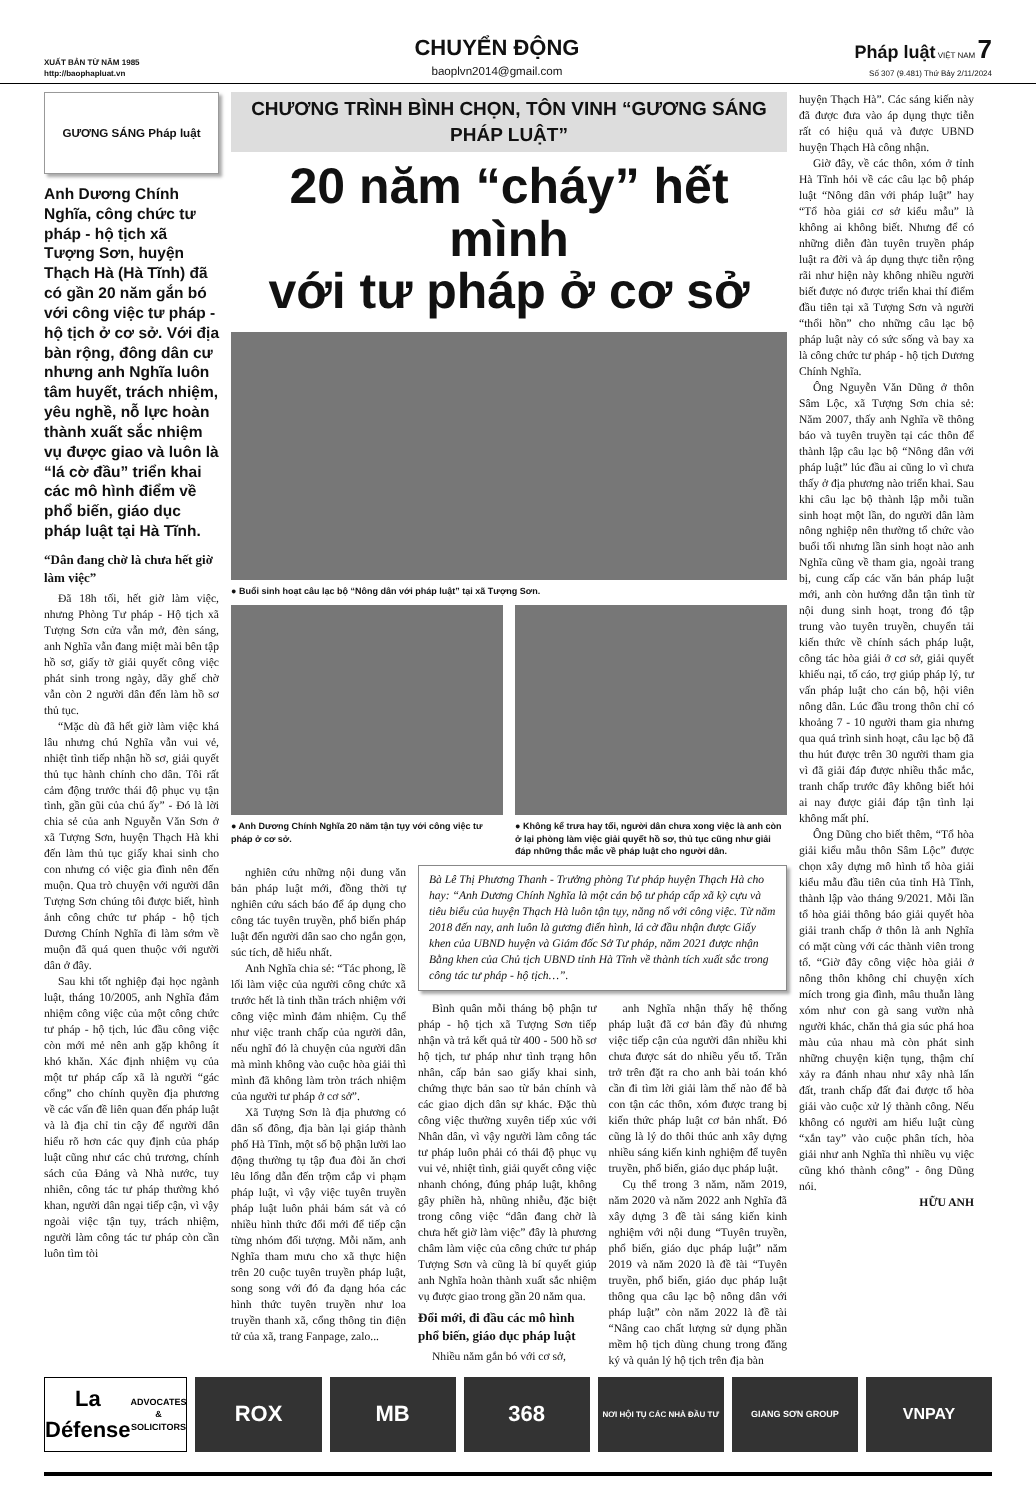XUẤT BẢN TỪ NĂM 1985
http://baophapluat.vn
CHUYỂN ĐỘNG
baoplvn2014@gmail.com
Pháp luật VIỆT NAM 7
Số 307 (9.481) Thứ Bảy 2/11/2024
GƯƠNG SÁNG Pháp luật
Anh Dương Chính Nghĩa, công chức tư pháp - hộ tịch xã Tượng Sơn, huyện Thạch Hà (Hà Tĩnh) đã có gần 20 năm gắn bó với công việc tư pháp - hộ tịch ở cơ sở. Với địa bàn rộng, đông dân cư nhưng anh Nghĩa luôn tâm huyết, trách nhiệm, yêu nghề, nỗ lực hoàn thành xuất sắc nhiệm vụ được giao và luôn là “lá cờ đầu” triển khai các mô hình điểm về phổ biến, giáo dục pháp luật tại Hà Tĩnh.
“Dân đang chờ là chưa hết giờ làm việc”
Đã 18h tối, hết giờ làm việc, nhưng Phòng Tư pháp - Hộ tịch xã Tượng Sơn cửa vẫn mở, đèn sáng, anh Nghĩa vẫn đang miệt mài bên tập hồ sơ, giấy tờ giải quyết công việc phát sinh trong ngày, dãy ghế chờ vẫn còn 2 người dân đến làm hồ sơ thủ tục.
“Mặc dù đã hết giờ làm việc khá lâu nhưng chú Nghĩa vẫn vui vẻ, nhiệt tình tiếp nhận hồ sơ, giải quyết thủ tục hành chính cho dân. Tôi rất cảm động trước thái độ phục vụ tận tình, gần gũi của chú ấy” - Đó là lời chia sẻ của anh Nguyễn Văn Sơn ở xã Tượng Sơn, huyện Thạch Hà khi đến làm thủ tục giấy khai sinh cho con nhưng có việc gia đình nên đến muộn. Qua trò chuyện với người dân Tượng Sơn chúng tôi được biết, hình ảnh công chức tư pháp - hộ tịch Dương Chính Nghĩa đi làm sớm về muộn đã quá quen thuộc với người dân ở đây.
Sau khi tốt nghiệp đại học ngành luật, tháng 10/2005, anh Nghĩa đảm nhiệm công việc của một công chức tư pháp - hộ tịch, lúc đầu công việc còn mới mẻ nên anh gặp không ít khó khăn. Xác định nhiệm vụ của một tư pháp cấp xã là người “gác cổng” cho chính quyền địa phương về các vấn đề liên quan đến pháp luật và là địa chỉ tin cậy để người dân hiểu rõ hơn các quy định của pháp luật cũng như các chủ trương, chính sách của Đảng và Nhà nước, tuy nhiên, công tác tư pháp thường khó khan, người dân ngại tiếp cận, vì vậy ngoài việc tận tụy, trách nhiệm, người làm công tác tư pháp còn cần luôn tìm tòi
CHƯƠNG TRÌNH BÌNH CHỌN, TÔN VINH “GƯƠNG SÁNG PHÁP LUẬT”
20 năm “cháy” hết mình
với tư pháp ở cơ sở
● Buổi sinh hoạt câu lạc bộ “Nông dân với pháp luật” tại xã Tượng Sơn.
● Anh Dương Chính Nghĩa 20 năm tận tụy với công việc tư pháp ở cơ sở.
● Không kể trưa hay tối, người dân chưa xong việc là anh còn ở lại phòng làm việc giải quyết hồ sơ, thủ tục cũng như giải đáp những thắc mắc về pháp luật cho người dân.
nghiên cứu những nội dung văn bản pháp luật mới, đồng thời tự nghiên cứu sách báo để áp dụng cho công tác tuyên truyền, phổ biến pháp luật đến người dân sao cho ngắn gọn, súc tích, dễ hiểu nhất.
Anh Nghĩa chia sẻ: “Tác phong, lề lối làm việc của người công chức xã trước hết là tinh thần trách nhiệm với công việc mình đảm nhiệm. Cụ thể như việc tranh chấp của người dân, nếu nghĩ đó là chuyện của người dân mà mình không vào cuộc hòa giải thì mình đã không làm tròn trách nhiệm của người tư pháp ở cơ sở”.
Xã Tượng Sơn là địa phương có dân số đông, địa bàn lại giáp thành phố Hà Tĩnh, một số bộ phận lười lao động thường tụ tập đua đòi ăn chơi lêu lổng dẫn đến trộm cắp vi phạm pháp luật, vì vậy việc tuyên truyền pháp luật luôn phải bám sát và có nhiều hình thức đổi mới để tiếp cận từng nhóm đối tượng. Mỗi năm, anh Nghĩa tham mưu cho xã thực hiện trên 20 cuộc tuyên truyền pháp luật, song song với đó đa dạng hóa các hình thức tuyên truyền như loa truyền thanh xã, cổng thông tin điện tử của xã, trang Fanpage, zalo...
Bà Lê Thị Phương Thanh - Trưởng phòng Tư pháp huyện Thạch Hà cho hay: “Anh Dương Chính Nghĩa là một cán bộ tư pháp cấp xã kỳ cựu và tiêu biểu của huyện Thạch Hà luôn tận tụy, năng nổ với công việc. Từ năm 2018 đến nay, anh luôn là gương điển hình, lá cờ đầu nhận được Giấy khen của UBND huyện và Giám đốc Sở Tư pháp, năm 2021 được nhận Bằng khen của Chủ tịch UBND tỉnh Hà Tĩnh về thành tích xuất sắc trong công tác tư pháp - hộ tịch…”.
Bình quân mỗi tháng bộ phận tư pháp - hộ tịch xã Tượng Sơn tiếp nhận và trả kết quả từ 400 - 500 hồ sơ hộ tịch, tư pháp như tình trạng hôn nhân, cấp bản sao giấy khai sinh, chứng thực bản sao từ bản chính và các giao dịch dân sự khác. Đặc thù công việc thường xuyên tiếp xúc với Nhân dân, vì vậy người làm công tác tư pháp luôn phải có thái độ phục vụ vui vẻ, nhiệt tình, giải quyết công việc nhanh chóng, đúng pháp luật, không gây phiền hà, nhũng nhiễu, đặc biệt trong công việc “dân đang chờ là chưa hết giờ làm việc” đây là phương châm làm việc của công chức tư pháp Tượng Sơn và cũng là bí quyết giúp anh Nghĩa hoàn thành xuất sắc nhiệm vụ được giao trong gần 20 năm qua.
Đổi mới, đi đầu các mô hình phổ biến, giáo dục pháp luật
Nhiều năm gắn bó với cơ sở,
anh Nghĩa nhận thấy hệ thống pháp luật đã cơ bản đầy đủ nhưng việc tiếp cận của người dân nhiều khi chưa được sát do nhiều yếu tố. Trăn trở trên đặt ra cho anh bài toán khó cần đi tìm lời giải làm thế nào để bà con tận các thôn, xóm được trang bị kiến thức pháp luật cơ bản nhất. Đó cũng là lý do thôi thúc anh xây dựng nhiều sáng kiến kinh nghiệm để tuyên truyền, phổ biến, giáo dục pháp luật.
Cụ thể trong 3 năm, năm 2019, năm 2020 và năm 2022 anh Nghĩa đã xây dựng 3 đề tài sáng kiến kinh nghiệm với nội dung “Tuyên truyền, phổ biến, giáo dục pháp luật” năm 2019 và năm 2020 là đề tài “Tuyên truyền, phổ biến, giáo dục pháp luật thông qua câu lạc bộ nông dân với pháp luật” còn năm 2022 là đề tài “Nâng cao chất lượng sử dụng phần mềm hộ tịch dùng chung trong đăng ký và quản lý hộ tịch trên địa bàn
huyện Thạch Hà”. Các sáng kiến này đã được đưa vào áp dụng thực tiễn rất có hiệu quả và được UBND huyện Thạch Hà công nhận.
Giờ đây, về các thôn, xóm ở tỉnh Hà Tĩnh hỏi về các câu lạc bộ pháp luật “Nông dân với pháp luật” hay “Tổ hòa giải cơ sở kiểu mẫu” là không ai không biết. Nhưng để có những diễn đàn tuyên truyền pháp luật ra đời và áp dụng thực tiễn rộng rãi như hiện này không nhiều người biết được nó được triển khai thí điểm đầu tiên tại xã Tượng Sơn và người “thổi hồn” cho những câu lạc bộ pháp luật này có sức sống và bay xa là công chức tư pháp - hộ tịch Dương Chính Nghĩa.
Ông Nguyễn Văn Dũng ở thôn Sâm Lộc, xã Tượng Sơn chia sẻ: Năm 2007, thấy anh Nghĩa về thông báo và tuyên truyền tại các thôn để thành lập câu lạc bộ “Nông dân với pháp luật” lúc đầu ai cũng lo vì chưa thấy ở địa phương nào triển khai. Sau khi câu lạc bộ thành lập mỗi tuần sinh hoạt một lần, do người dân làm nông nghiệp nên thường tổ chức vào buổi tối nhưng lần sinh hoạt nào anh Nghĩa cũng về tham gia, ngoài trang bị, cung cấp các văn bản pháp luật mới, anh còn hướng dẫn tận tình từ nội dung sinh hoạt, trong đó tập trung vào tuyên truyền, chuyển tải kiến thức về chính sách pháp luật, công tác hòa giải ở cơ sở, giải quyết khiếu nại, tố cáo, trợ giúp pháp lý, tư vấn pháp luật cho cán bộ, hội viên nông dân. Lúc đầu trong thôn chỉ có khoảng 7 - 10 người tham gia nhưng qua quá trình sinh hoạt, câu lạc bộ đã thu hút được trên 30 người tham gia vì đã giải đáp được nhiều thắc mắc, tranh chấp trước đây không biết hỏi ai nay được giải đáp tận tình lại không mất phí.
Ông Dũng cho biết thêm, “Tổ hòa giải kiểu mẫu thôn Sâm Lộc” được chọn xây dựng mô hình tổ hòa giải kiểu mẫu đầu tiên của tỉnh Hà Tĩnh, thành lập vào tháng 9/2021. Mỗi lần tổ hòa giải thông báo giải quyết hòa giải tranh chấp ở thôn là anh Nghĩa có mặt cùng với các thành viên trong tổ. “Giờ đây công việc hòa giải ở nông thôn không chỉ chuyện xích mích trong gia đình, mâu thuẫn làng xóm như con gà sang vườn nhà người khác, chăn thả gia súc phá hoa màu của nhau mà còn phát sinh những chuyện kiện tụng, thậm chí xảy ra đánh nhau như xây nhà lấn đất, tranh chấp đất đai được tổ hòa giải vào cuộc xử lý thành công. Nếu không có người am hiểu luật cùng “xắn tay” vào cuộc phân tích, hòa giải như anh Nghĩa thì nhiều vụ việc cũng khó thành công” - ông Dũng nói.
HỮU ANH
La Défense
ADVOCATES & SOLICITORS
ROX MB 368
NƠI HỘI TỤ CÁC NHÀ ĐẦU TƯ GIANG SƠN GROUP
VNPAY